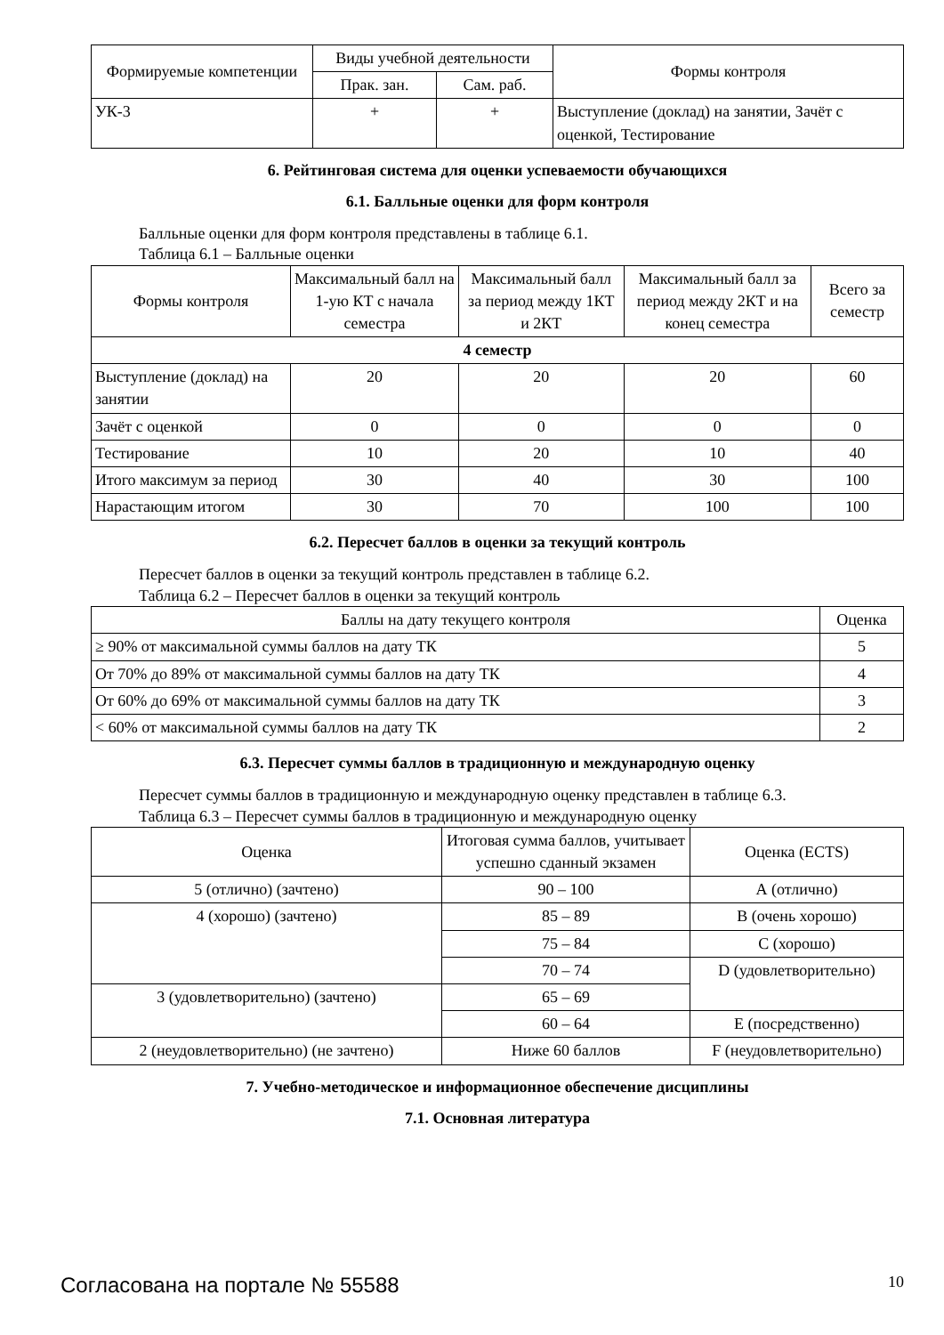| Формируемые компетенции | Виды учебной деятельности | | Формы контроля |
| --- | --- | --- | --- |
| | Прак. зан. | Сам. раб. | |
| УК-3 | + | + | Выступление (доклад) на занятии, Зачёт с оценкой, Тестирование |
6. Рейтинговая система для оценки успеваемости обучающихся
6.1. Балльные оценки для форм контроля
Балльные оценки для форм контроля представлены в таблице 6.1.
Таблица 6.1 – Балльные оценки
| Формы контроля | Максимальный балл на 1-ую КТ с начала семестра | Максимальный балл за период между 1КТ и 2КТ | Максимальный балл за период между 2КТ и на конец семестра | Всего за семестр |
| --- | --- | --- | --- | --- |
| 4 семестр | | | | |
| Выступление (доклад) на занятии | 20 | 20 | 20 | 60 |
| Зачёт с оценкой | 0 | 0 | 0 | 0 |
| Тестирование | 10 | 20 | 10 | 40 |
| Итого максимум за период | 30 | 40 | 30 | 100 |
| Нарастающим итогом | 30 | 70 | 100 | 100 |
6.2. Пересчет баллов в оценки за текущий контроль
Пересчет баллов в оценки за текущий контроль представлен в таблице 6.2.
Таблица 6.2 – Пересчет баллов в оценки за текущий контроль
| Баллы на дату текущего контроля | Оценка |
| --- | --- |
| ≥ 90% от максимальной суммы баллов на дату ТК | 5 |
| От 70% до 89% от максимальной суммы баллов на дату ТК | 4 |
| От 60% до 69% от максимальной суммы баллов на дату ТК | 3 |
| < 60% от максимальной суммы баллов на дату ТК | 2 |
6.3. Пересчет суммы баллов в традиционную и международную оценку
Пересчет суммы баллов в традиционную и международную оценку представлен в таблице 6.3.
Таблица 6.3 – Пересчет суммы баллов в традиционную и международную оценку
| Оценка | Итоговая сумма баллов, учитывает успешно сданный экзамен | Оценка (ECTS) |
| --- | --- | --- |
| 5 (отлично) (зачтено) | 90 – 100 | А (отлично) |
| 4 (хорошо) (зачтено) | 85 – 89 | В (очень хорошо) |
| | 75 – 84 | С (хорошо) |
| | 70 – 74 | D (удовлетворительно) |
| 3 (удовлетворительно) (зачтено) | 65 – 69 | |
| | 60 – 64 | Е (посредственно) |
| 2 (неудовлетворительно) (не зачтено) | Ниже 60 баллов | F (неудовлетворительно) |
7. Учебно-методическое и информационное обеспечение дисциплины
7.1. Основная литература
Согласована на портале № 55588 10